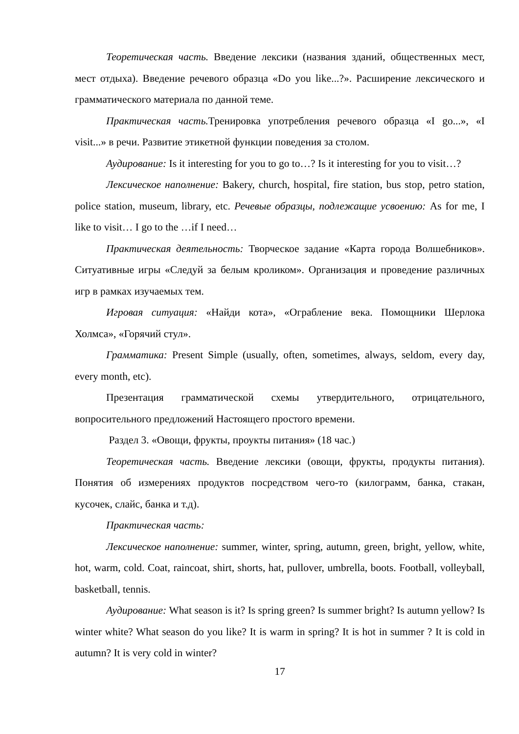Теоретическая часть. Введение лексики (названия зданий, общественных мест, мест отдыха). Введение речевого образца «Do you like...?». Расширение лексического и грамматического материала по данной теме.
Практическая часть. Тренировка употребления речевого образца «I go...», «I visit...» в речи. Развитие этикетной функции поведения за столом.
Аудирование: Is it interesting for you to go to…? Is it interesting for you to visit…?
Лексическое наполнение: Bakery, church, hospital, fire station, bus stop, petro station, police station, museum, library, etc. Речевые образцы, подлежащие усвоению: As for me, I like to visit… I go to the …if I need…
Практическая деятельность: Творческое задание «Карта города Волшебников». Ситуативные игры «Следуй за белым кроликом». Организация и проведение различных игр в рамках изучаемых тем.
Игровая ситуация: «Найди кота», «Ограбление века. Помощники Шерлока Холмса», «Горячий стул».
Грамматика: Present Simple (usually, often, sometimes, always, seldom, every day, every month, etc).
Презентация грамматической схемы утвердительного, отрицательного, вопросительного предложений Настоящего простого времени.
Раздел 3. «Овощи, фрукты, проукты питания» (18 час.)
Теоретическая часть. Введение лексики (овощи, фрукты, продукты питания). Понятия об измерениях продуктов посредством чего-то (килограмм, банка, стакан, кусочек, слайс, банка и т.д).
Практическая часть:
Лексическое наполнение: summer, winter, spring, autumn, green, bright, yellow, white, hot, warm, cold. Coat, raincoat, shirt, shorts, hat, pullover, umbrella, boots. Football, volleyball, basketball, tennis.
Аудирование: What season is it? Is spring green? Is summer bright? Is autumn yellow? Is winter white? What season do you like? It is warm in spring? It is hot in summer ? It is cold in autumn? It is very cold in winter?
17